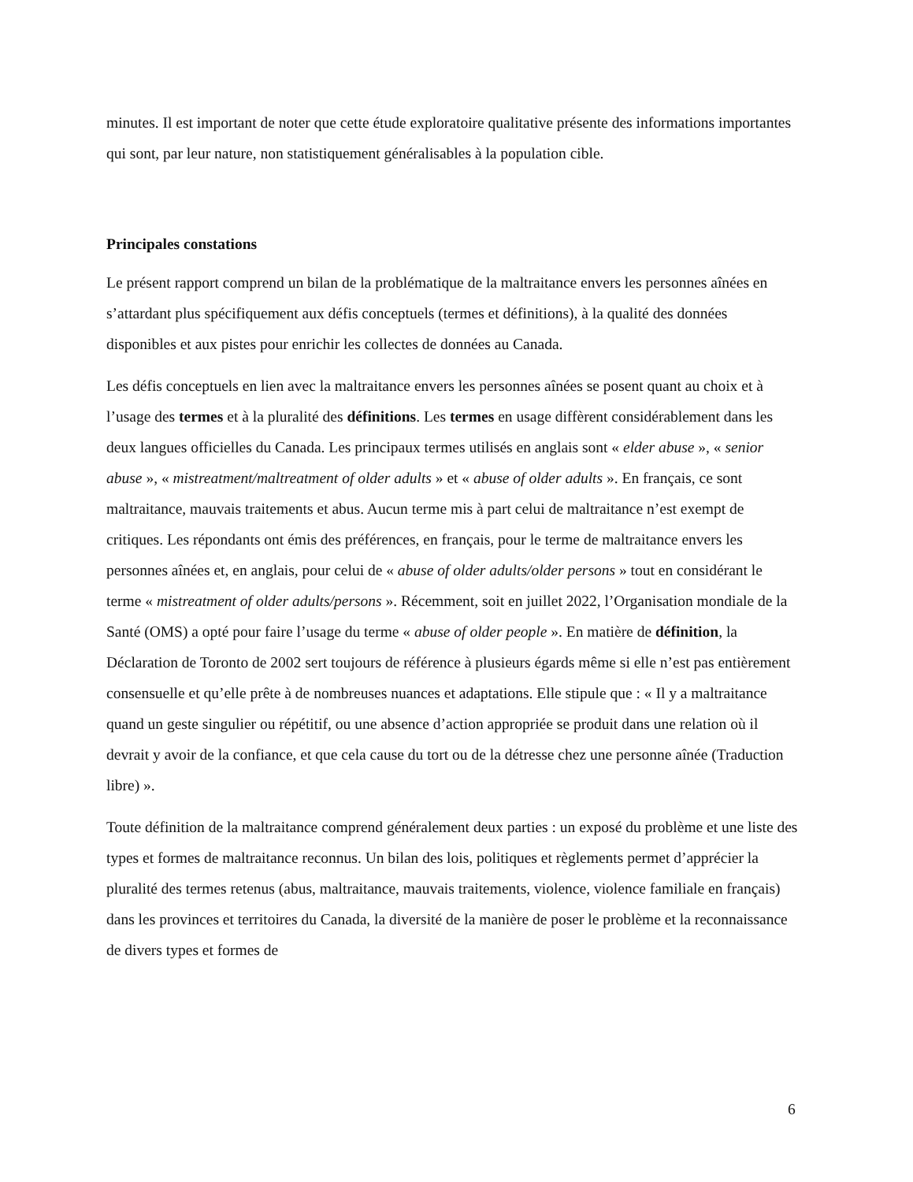minutes. Il est important de noter que cette étude exploratoire qualitative présente des informations importantes qui sont, par leur nature, non statistiquement généralisables à la population cible.
Principales constations
Le présent rapport comprend un bilan de la problématique de la maltraitance envers les personnes aînées en s’attardant plus spécifiquement aux défis conceptuels (termes et définitions), à la qualité des données disponibles et aux pistes pour enrichir les collectes de données au Canada.
Les défis conceptuels en lien avec la maltraitance envers les personnes aînées se posent quant au choix et à l’usage des termes et à la pluralité des définitions. Les termes en usage diffèrent considérablement dans les deux langues officielles du Canada. Les principaux termes utilisés en anglais sont « elder abuse », « senior abuse », « mistreatment/maltreatment of older adults » et « abuse of older adults ». En français, ce sont maltraitance, mauvais traitements et abus. Aucun terme mis à part celui de maltraitance n’est exempt de critiques. Les répondants ont émis des préférences, en français, pour le terme de maltraitance envers les personnes aînées et, en anglais, pour celui de « abuse of older adults/older persons » tout en considérant le terme « mistreatment of older adults/persons ». Récemment, soit en juillet 2022, l’Organisation mondiale de la Santé (OMS) a opté pour faire l’usage du terme « abuse of older people ». En matière de définition, la Déclaration de Toronto de 2002 sert toujours de référence à plusieurs égards même si elle n’est pas entièrement consensuelle et qu’elle prête à de nombreuses nuances et adaptations. Elle stipule que : « Il y a maltraitance quand un geste singulier ou répétitif, ou une absence d’action appropriée se produit dans une relation où il devrait y avoir de la confiance, et que cela cause du tort ou de la détresse chez une personne aînée (Traduction libre) ».
Toute définition de la maltraitance comprend généralement deux parties : un exposé du problème et une liste des types et formes de maltraitance reconnus. Un bilan des lois, politiques et règlements permet d’apprécier la pluralité des termes retenus (abus, maltraitance, mauvais traitements, violence, violence familiale en français) dans les provinces et territoires du Canada, la diversité de la manière de poser le problème et la reconnaissance de divers types et formes de
6